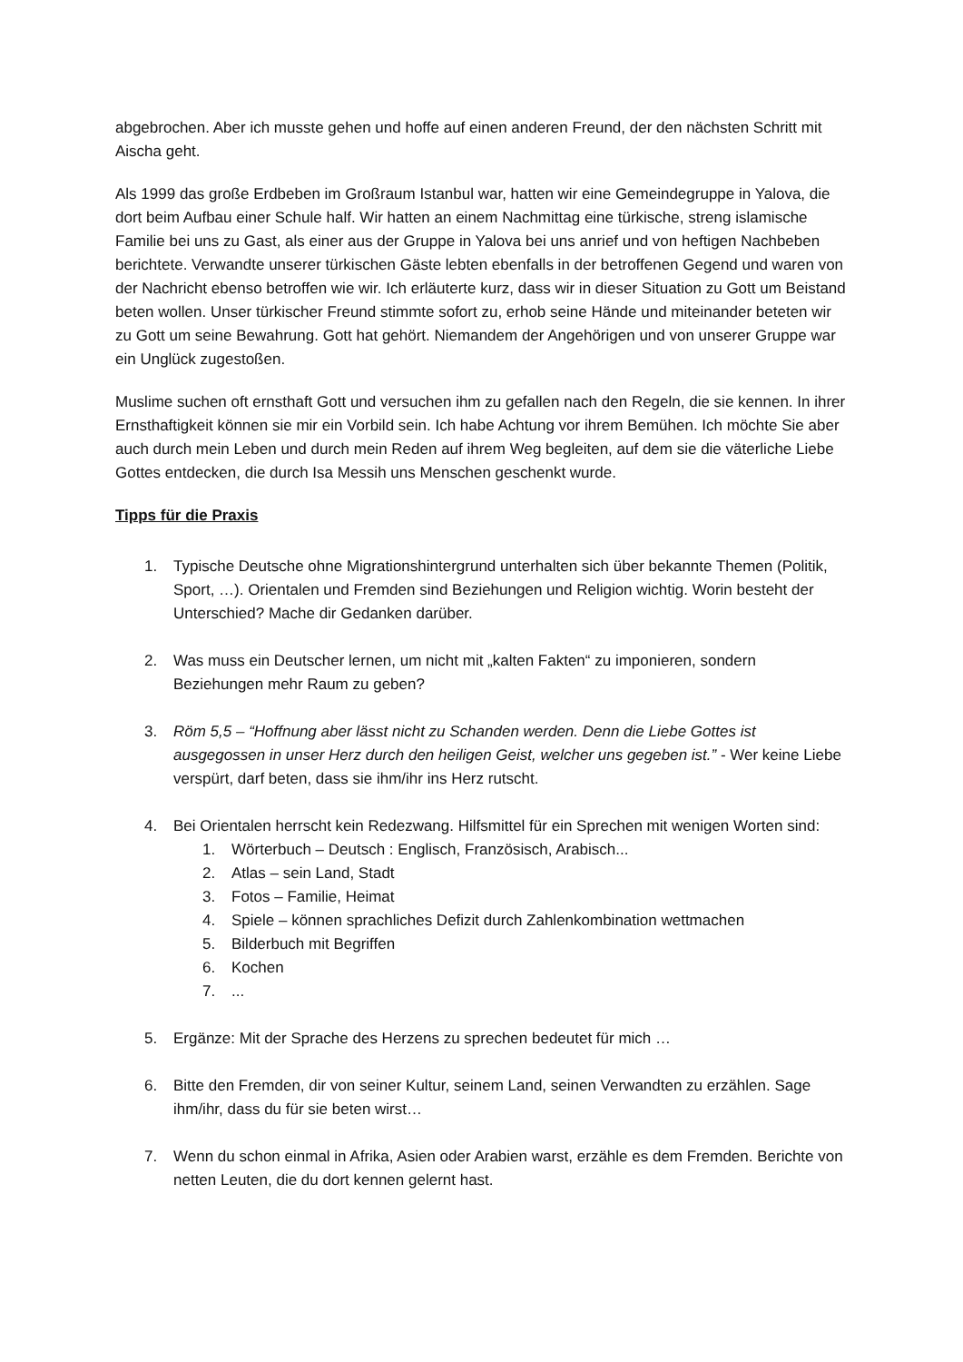abgebrochen. Aber ich musste gehen und hoffe auf einen anderen Freund, der den nächsten Schritt mit Aischa geht.
Als 1999 das große Erdbeben im Großraum Istanbul war, hatten wir eine Gemeindegruppe in Yalova, die dort beim Aufbau einer Schule half. Wir hatten an einem Nachmittag eine türkische, streng islamische Familie bei uns zu Gast, als einer aus der Gruppe in Yalova bei uns anrief und von heftigen Nachbeben berichtete. Verwandte unserer türkischen Gäste lebten ebenfalls in der betroffenen Gegend und waren von der Nachricht ebenso betroffen wie wir. Ich erläuterte kurz, dass wir in dieser Situation zu Gott um Beistand beten wollen. Unser türkischer Freund stimmte sofort zu, erhob seine Hände und miteinander beteten wir zu Gott um seine Bewahrung. Gott hat gehört. Niemandem der Angehörigen und von unserer Gruppe war ein Unglück zugestoßen.
Muslime suchen oft ernsthaft Gott und versuchen ihm zu gefallen nach den Regeln, die sie kennen. In ihrer Ernsthaftigkeit können sie mir ein Vorbild sein. Ich habe Achtung vor ihrem Bemühen. Ich möchte Sie aber auch durch mein Leben und durch mein Reden auf ihrem Weg begleiten, auf dem sie die väterliche Liebe Gottes entdecken, die durch Isa Messih uns Menschen geschenkt wurde.
Tipps für die Praxis
1. Typische Deutsche ohne Migrationshintergrund unterhalten sich über bekannte Themen (Politik, Sport, …). Orientalen und Fremden sind Beziehungen und Religion wichtig. Worin besteht der Unterschied? Mache dir Gedanken darüber.
2. Was muss ein Deutscher lernen, um nicht mit „kalten Fakten“ zu imponieren, sondern Beziehungen mehr Raum zu geben?
3. Röm 5,5 – “Hoffnung aber lässt nicht zu Schanden werden. Denn die Liebe Gottes ist ausgegossen in unser Herz durch den heiligen Geist, welcher uns gegeben ist.” - Wer keine Liebe verspürt, darf beten, dass sie ihm/ihr ins Herz rutscht.
4. Bei Orientalen herrscht kein Redezwang. Hilfsmittel für ein Sprechen mit wenigen Worten sind:
1. Wörterbuch – Deutsch : Englisch, Französisch, Arabisch...
2. Atlas – sein Land, Stadt
3. Fotos – Familie, Heimat
4. Spiele – können sprachliches Defizit durch Zahlenkombination wettmachen
5. Bilderbuch mit Begriffen
6. Kochen
7....
5. Ergänze: Mit der Sprache des Herzens zu sprechen bedeutet für mich …
6. Bitte den Fremden, dir von seiner Kultur, seinem Land, seinen Verwandten zu erzählen. Sage ihm/ihr, dass du für sie beten wirst…
7. Wenn du schon einmal in Afrika, Asien oder Arabien warst, erzähle es dem Fremden. Berichte von netten Leuten, die du dort kennen gelernt hast.